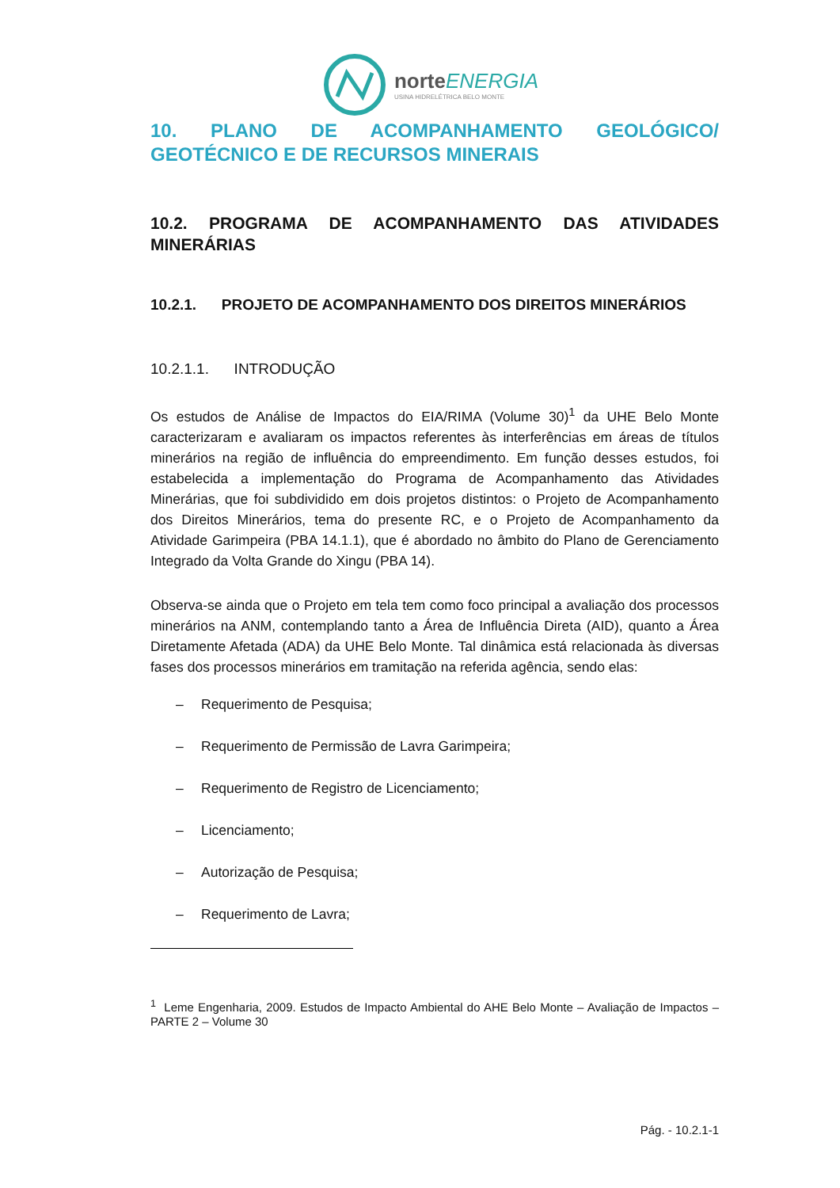norteENERGIA
USINA HIDRELÉTRICA BELO MONTE
10. PLANO DE ACOMPANHAMENTO GEOLÓGICO/ GEOTÉCNICO E DE RECURSOS MINERAIS
10.2. PROGRAMA DE ACOMPANHAMENTO DAS ATIVIDADES MINERÁRIAS
10.2.1. PROJETO DE ACOMPANHAMENTO DOS DIREITOS MINERÁRIOS
10.2.1.1. INTRODUÇÃO
Os estudos de Análise de Impactos do EIA/RIMA (Volume 30)<sup>1</sup> da UHE Belo Monte caracterizaram e avaliaram os impactos referentes às interferências em áreas de títulos minerários na região de influência do empreendimento. Em função desses estudos, foi estabelecida a implementação do Programa de Acompanhamento das Atividades Minerárias, que foi subdividido em dois projetos distintos: o Projeto de Acompanhamento dos Direitos Minerários, tema do presente RC, e o Projeto de Acompanhamento da Atividade Garimpeira (PBA 14.1.1), que é abordado no âmbito do Plano de Gerenciamento Integrado da Volta Grande do Xingu (PBA 14).
Observa-se ainda que o Projeto em tela tem como foco principal a avaliação dos processos minerários na ANM, contemplando tanto a Área de Influência Direta (AID), quanto a Área Diretamente Afetada (ADA) da UHE Belo Monte. Tal dinâmica está relacionada às diversas fases dos processos minerários em tramitação na referida agência, sendo elas:
– Requerimento de Pesquisa;
– Requerimento de Permissão de Lavra Garimpeira;
– Requerimento de Registro de Licenciamento;
– Licenciamento;
– Autorização de Pesquisa;
– Requerimento de Lavra;
<sup>1</sup> Leme Engenharia, 2009. Estudos de Impacto Ambiental do AHE Belo Monte – Avaliação de Impactos – PARTE 2 – Volume 30
Pág. - 10.2.1-1